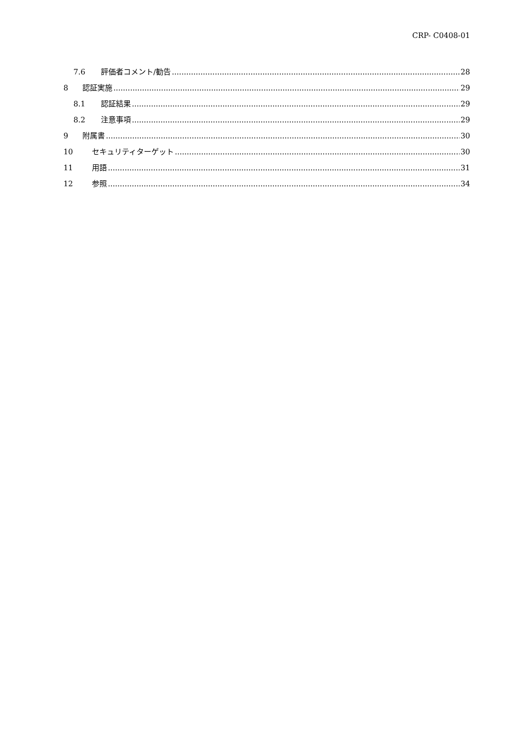CRP- C0408-01
7.6 評価者コメント/勧告 28
8 認証実施 29
8.1 認証結果 29
8.2 注意事項 29
9 附属書 30
10 セキュリティターゲット 30
11 用語 31
12 参照 34